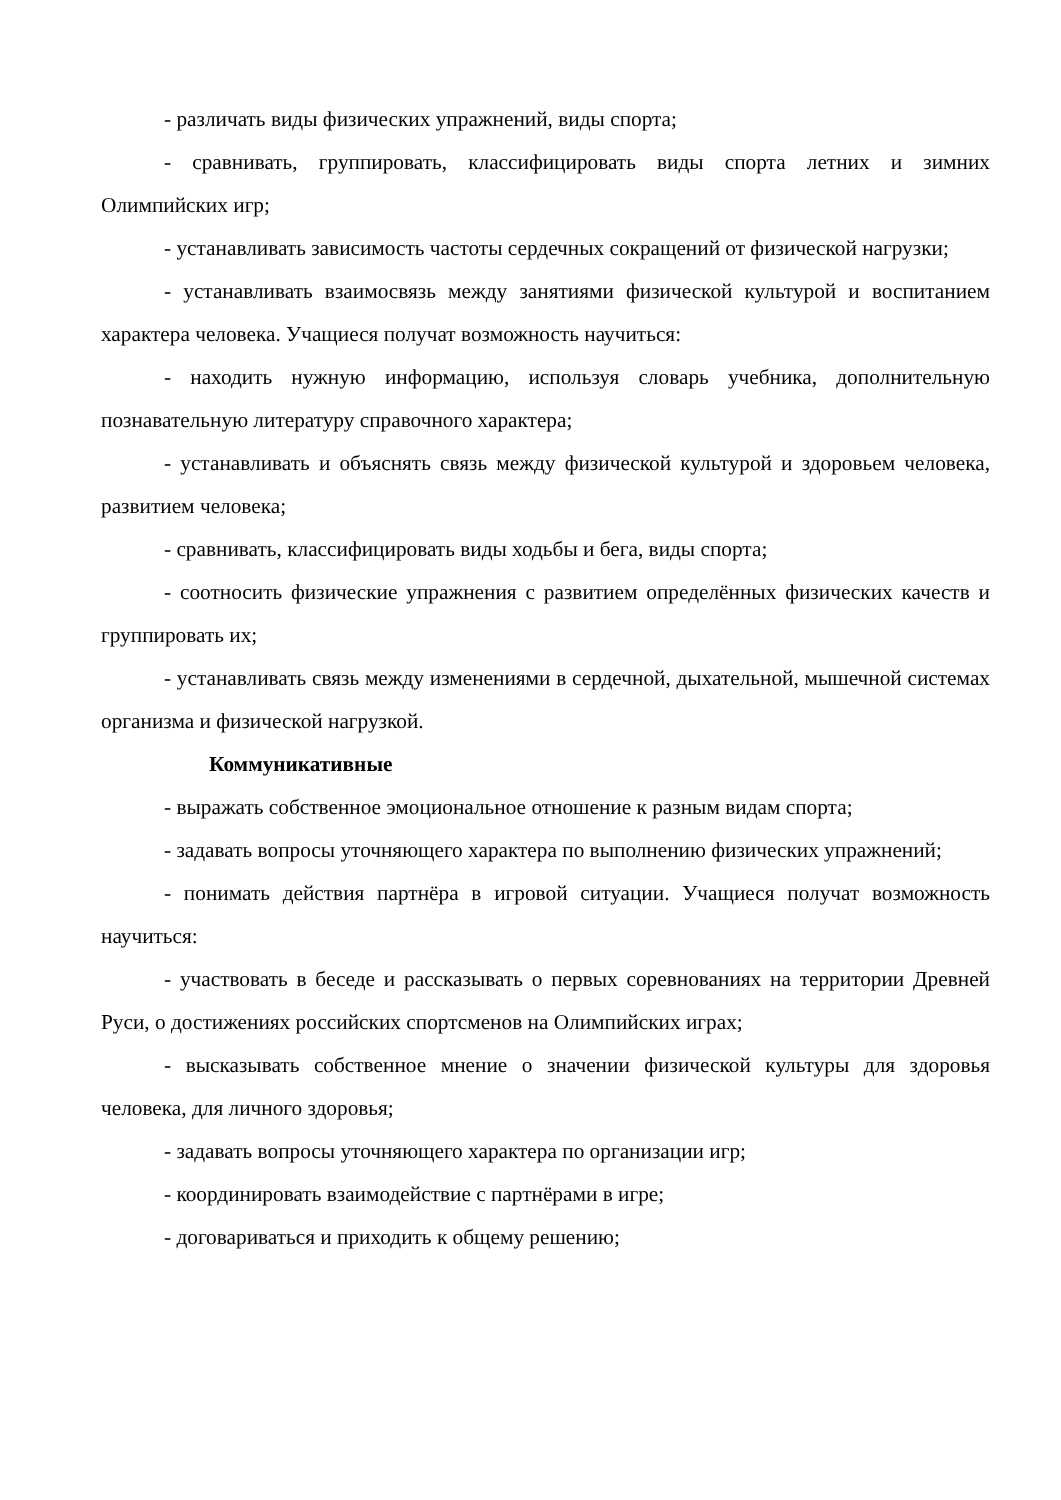- различать виды физических упражнений, виды спорта;
- сравнивать, группировать, классифицировать виды спорта летних и зимних Олимпийских игр;
- устанавливать зависимость частоты сердечных сокращений от физической нагрузки;
- устанавливать взаимосвязь между занятиями физической культурой и воспитанием характера человека. Учащиеся получат возможность научиться:
- находить нужную информацию, используя словарь учебника, дополнительную познавательную литературу справочного характера;
- устанавливать и объяснять связь между физической культурой и здоровьем человека, развитием человека;
- сравнивать, классифицировать виды ходьбы и бега, виды спорта;
- соотносить физические упражнения с развитием определённых физических качеств и группировать их;
- устанавливать связь между изменениями в сердечной, дыхательной, мышечной системах организма и физической нагрузкой.
Коммуникативные
- выражать собственное эмоциональное отношение к разным видам спорта;
- задавать вопросы уточняющего характера по выполнению физических упражнений;
- понимать действия партнёра в игровой ситуации. Учащиеся получат возможность научиться:
- участвовать в беседе и рассказывать о первых соревнованиях на территории Древней Руси, о достижениях российских спортсменов на Олимпийских играх;
- высказывать собственное мнение о значении физической культуры для здоровья человека, для личного здоровья;
- задавать вопросы уточняющего характера по организации игр;
- координировать взаимодействие с партнёрами в игре;
- договариваться и приходить к общему решению;